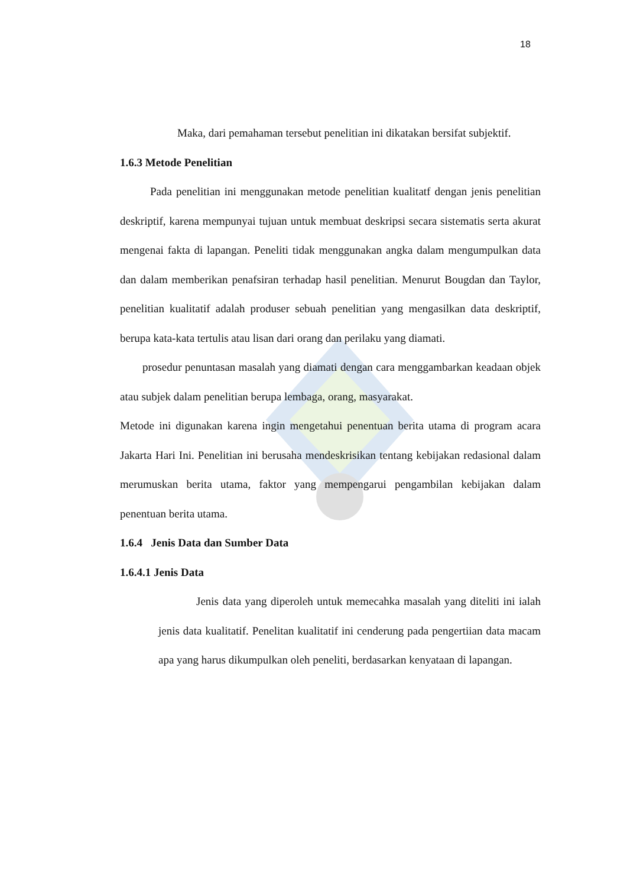18
Maka, dari pemahaman tersebut penelitian ini dikatakan bersifat subjektif.
1.6.3 Metode Penelitian
Pada penelitian ini menggunakan metode penelitian kualitatf dengan jenis penelitian deskriptif, karena mempunyai tujuan untuk membuat deskripsi secara sistematis serta akurat mengenai fakta di lapangan. Peneliti tidak menggunakan angka dalam mengumpulkan data dan dalam memberikan penafsiran terhadap hasil penelitian. Menurut Bougdan dan Taylor, penelitian kualitatif adalah produser sebuah penelitian yang mengasilkan data deskriptif, berupa kata-kata tertulis atau lisan dari orang dan perilaku yang diamati.
prosedur penuntasan masalah yang diamati dengan cara menggambarkan keadaan objek atau subjek dalam penelitian berupa lembaga, orang, masyarakat.
Metode ini digunakan karena ingin mengetahui penentuan berita utama di program acara Jakarta Hari Ini. Penelitian ini berusaha mendeskrisikan tentang kebijakan redasional dalam merumuskan berita utama, faktor yang mempengarui pengambilan kebijakan dalam penentuan berita utama.
1.6.4 Jenis Data dan Sumber Data
1.6.4.1 Jenis Data
Jenis data yang diperoleh untuk memecahka masalah yang diteliti ini ialah jenis data kualitatif. Penelitan kualitatif ini cenderung pada pengertiian data macam apa yang harus dikumpulkan oleh peneliti, berdasarkan kenyataan di lapangan.